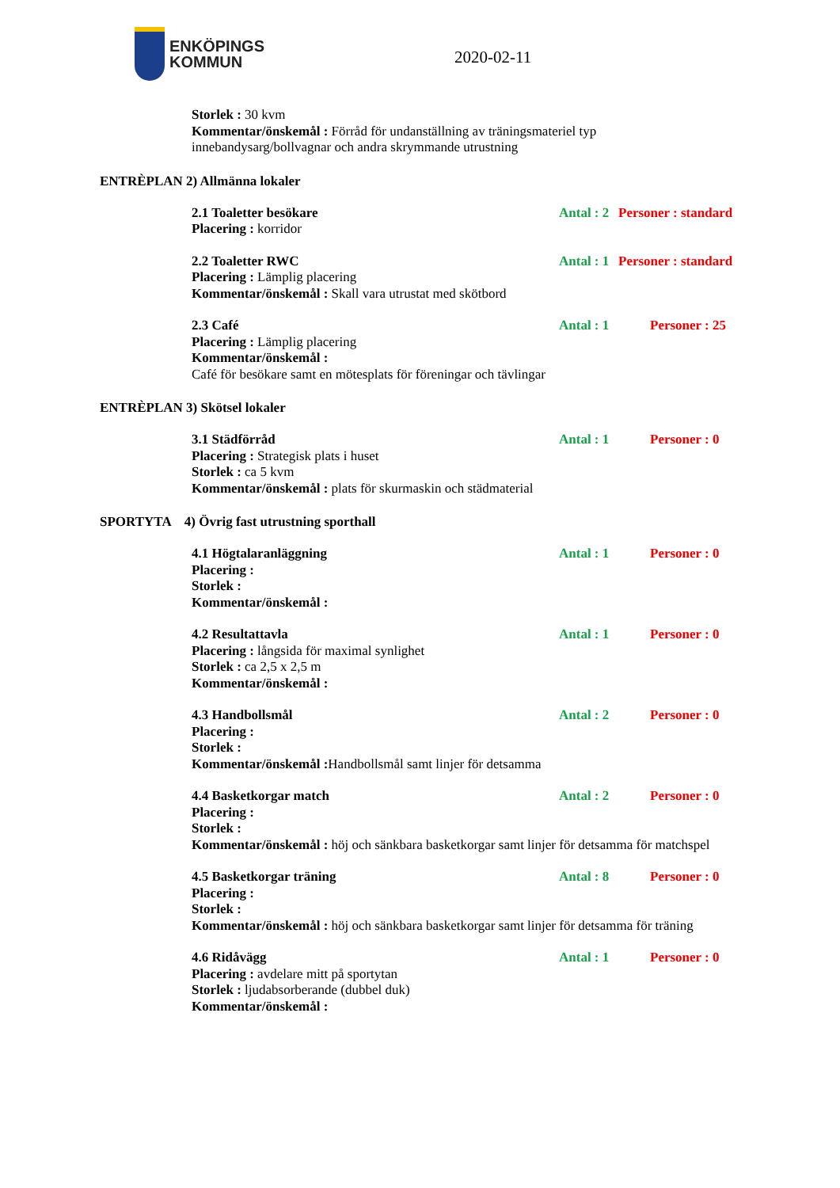ENKÖPINGS
KOMMUN
2020-02-11
Storlek : 30 kvm
Kommentar/önskemål : Förråd för undanställning av träningsmateriel typ
innebandysarg/bollvagnar och andra skrymmande utrustning
ENTRÈPLAN 2) Allmänna lokaler
2.1 Toaletter besökare Antal : 2 Personer : standard
Placering : korridor
2.2 Toaletter RWC Antal : 1 Personer : standard
Placering : Lämplig placering
Kommentar/önskemål : Skall vara utrustat med skötbord
2.3 Café Antal : 1 Personer : 25
Placering : Lämplig placering
Kommentar/önskemål :
Café för besökare samt en mötesplats för föreningar och tävlingar
ENTRÈPLAN 3) Skötsel lokaler
3.1 Städförråd Antal : 1 Personer : 0
Placering : Strategisk plats i huset
Storlek : ca 5 kvm
Kommentar/önskemål : plats för skurmaskin och städmaterial
SPORTYTA 4) Övrig fast utrustning sporthall
4.1 Högtalaranläggning Antal : 1 Personer : 0
Placering :
Storlek :
Kommentar/önskemål :
4.2 Resultattavla Antal : 1 Personer : 0
Placering : långsida för maximal synlighet
Storlek : ca 2,5 x 2,5 m
Kommentar/önskemål :
4.3 Handbollsmål Antal : 2 Personer : 0
Placering :
Storlek :
Kommentar/önskemål : Handbollsmål samt linjer för detsamma
4.4 Basketkorgar match Antal : 2 Personer : 0
Placering :
Storlek :
Kommentar/önskemål : höj och sänkbara basketkorgar samt linjer för detsamma för matchspel
4.5 Basketkorgar träning Antal : 8 Personer : 0
Placering :
Storlek :
Kommentar/önskemål : höj och sänkbara basketkorgar samt linjer för detsamma för träning
4.6 Ridåvägg Antal : 1 Personer : 0
Placering : avdelare mitt på sportytan
Storlek : ljudabsorberande (dubbel duk)
Kommentar/önskemål :